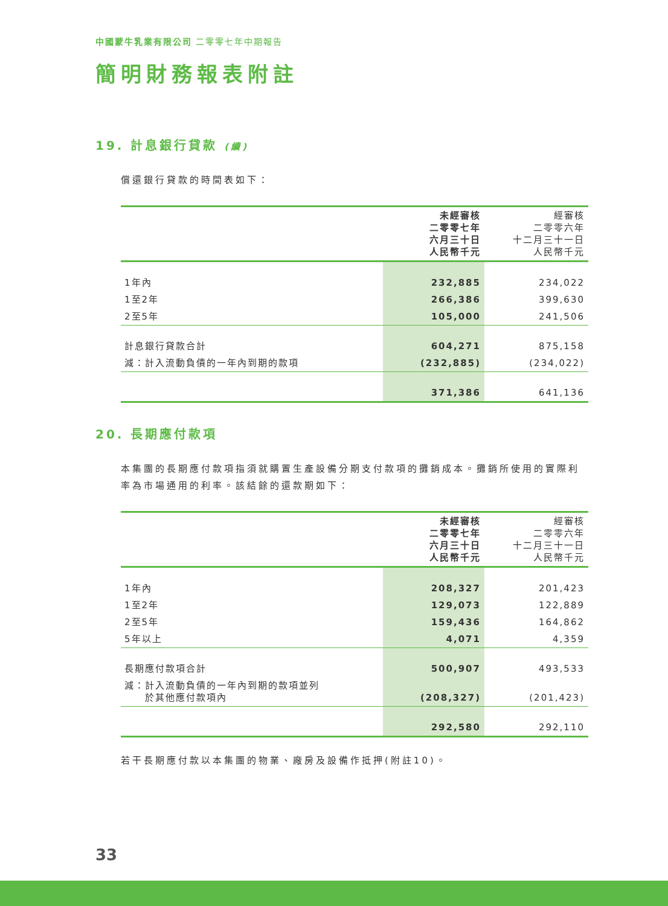中國蒙牛乳業有限公司 二零零七年中期報告
簡明財務報表附註
19. 計息銀行貸款 (續)
償還銀行貸款的時間表如下：
| | 未經審核 二零零七年 六月三十日 人民幣千元 | 經審核 二零零六年 十二月三十一日 人民幣千元 |
| --- | --- | --- |
| 1年內 | 232,885 | 234,022 |
| 1至2年 | 266,386 | 399,630 |
| 2至5年 | 105,000 | 241,506 |
| 計息銀行貸款合計 | 604,271 | 875,158 |
| 減：計入流動負債的一年內到期的款項 | (232,885) | (234,022) |
| | 371,386 | 641,136 |
20. 長期應付款項
本集團的長期應付款項指須就購置生產設備分期支付款項的攤銷成本。攤銷所使用的實際利率為市場通用的利率。該結餘的還款期如下：
| | 未經審核 二零零七年 六月三十日 人民幣千元 | 經審核 二零零六年 十二月三十一日 人民幣千元 |
| --- | --- | --- |
| 1年內 | 208,327 | 201,423 |
| 1至2年 | 129,073 | 122,889 |
| 2至5年 | 159,436 | 164,862 |
| 5年以上 | 4,071 | 4,359 |
| 長期應付款項合計 | 500,907 | 493,533 |
| 減：計入流動負債的一年內到期的款項並列 於其他應付款項內 | (208,327) | (201,423) |
| | 292,580 | 292,110 |
若干長期應付款以本集團的物業、廠房及設備作抵押(附註10)。
33